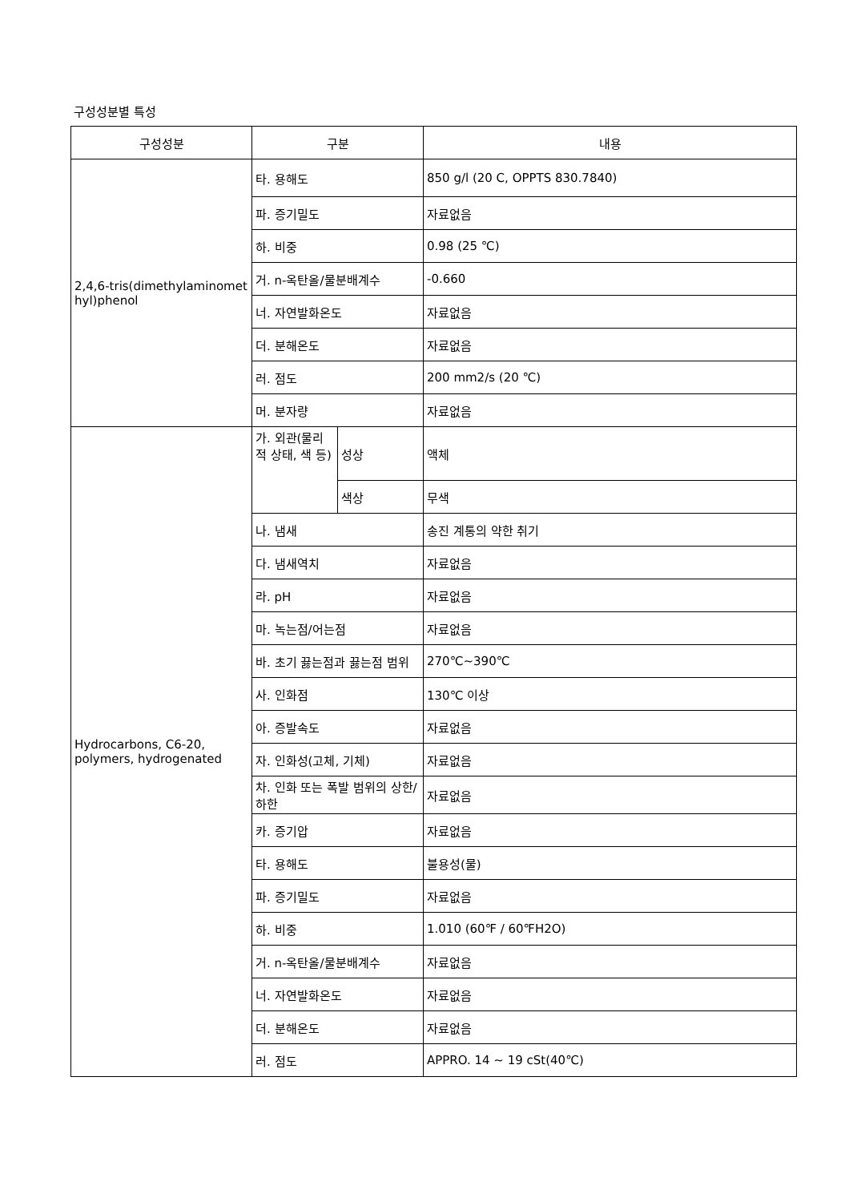구성성분별 특성
| 구성성분 | 구분 | | 내용 |
| --- | --- | --- | --- |
| 2,4,6-tris(dimethylaminomet hyl)phenol | 타. 용해도 | | 850 g/l (20 C, OPPTS 830.7840) |
| | 파. 증기밀도 | | 자료없음 |
| | 하. 비중 | | 0.98 (25 ℃) |
| | 거. n-옥탄올/물분배계수 | | -0.660 |
| | 너. 자연발화온도 | | 자료없음 |
| | 더. 분해온도 | | 자료없음 |
| | 러. 점도 | | 200 mm2/s (20 ℃) |
| | 머. 분자량 | | 자료없음 |
| Hydrocarbons, C6-20, polymers, hydrogenated | 가. 외관(물리적 상태, 색 등) | 성상 | 액체 |
| | | 색상 | 무색 |
| | 나. 냄새 | | 송진 계통의 약한 취기 |
| | 다. 냄새역치 | | 자료없음 |
| | 라. pH | | 자료없음 |
| | 마. 녹는점/어는점 | | 자료없음 |
| | 바. 초기 끓는점과 끓는점 범위 | | 270℃~390℃ |
| | 사. 인화점 | | 130℃ 이상 |
| | 아. 증발속도 | | 자료없음 |
| | 자. 인화성(고체, 기체) | | 자료없음 |
| | 차. 인화 또는 폭발 범위의 상한/하한 | | 자료없음 |
| | 카. 증기압 | | 자료없음 |
| | 타. 용해도 | | 불용성(물) |
| | 파. 증기밀도 | | 자료없음 |
| | 하. 비중 | | 1.010 (60℉ / 60℉H2O) |
| | 거. n-옥탄올/물분배계수 | | 자료없음 |
| | 너. 자연발화온도 | | 자료없음 |
| | 더. 분해온도 | | 자료없음 |
| | 러. 점도 | | APPRO. 14 ~ 19 cSt(40℃) |